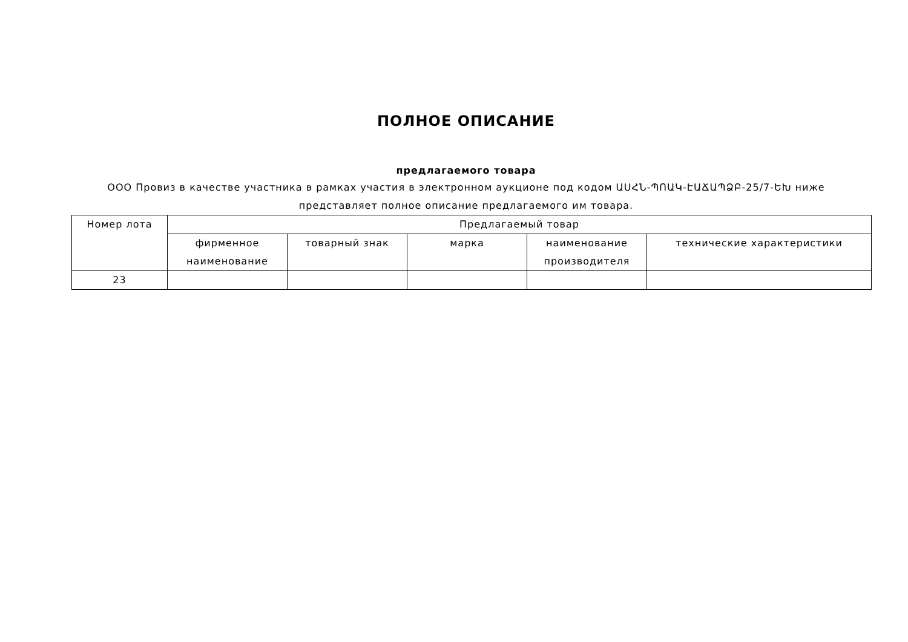ПОЛНОЕ ОПИСАНИЕ
предлагаемого товара
ООО Провиз в качестве участника в рамках участия в электронном аукционе под кодом ԱՍՀՆ-ՊՈԱԿ-ԷԱՃԱՊՁԲ-25/7-ԵԽ ниже представляет полное описание предлагаемого им товара.
| Номер лота | Предлагаемый товар | | | | |
| --- | --- | --- | --- | --- | --- |
| | фирменное наименование | товарный знак | марка | наименование производителя | технические характеристики |
| 23 | | | | | |